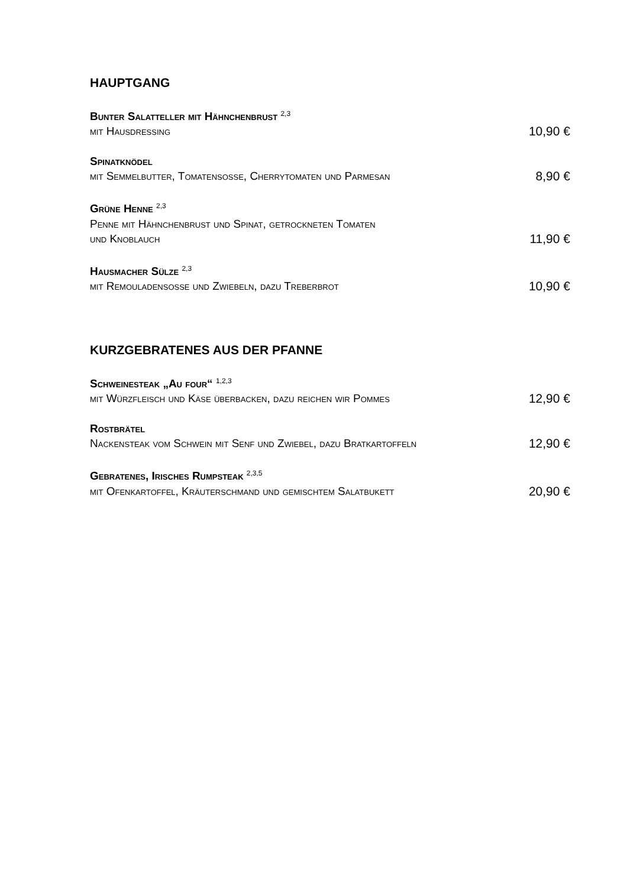HAUPTGANG
Bunter Salatteller mit Hähnchenbrust <sup>2,3</sup>
mit Hausdressing 10,90 €
Spinatknödel
mit Semmelbutter, Tomatensoße, Cherrytomaten und Parmesan 8,90 €
Grüne Henne <sup>2,3</sup>
Penne mit Hähnchenbrust und Spinat, getrockneten Tomaten
und Knoblauch 11,90 €
Hausmacher Sülze <sup>2,3</sup>
mit Remouladensoße und Zwiebeln, dazu Treberbrot 10,90 €
KURZGEBRATENES AUS DER PFANNE
Schweinesteak „Au four“ <sup>1,2,3</sup>
mit Würzfleisch und Käse überbacken, dazu reichen wir Pommes 12,90 €
Rostbrätel
Nackensteak vom Schwein mit Senf und Zwiebel, dazu Bratkartoffeln 12,90 €
Gebratenes, Irisches Rumpsteak <sup>2,3,5</sup>
mit Ofenkartoffel, Kräuterschmand und gemischtem Salatbukett 20,90 €